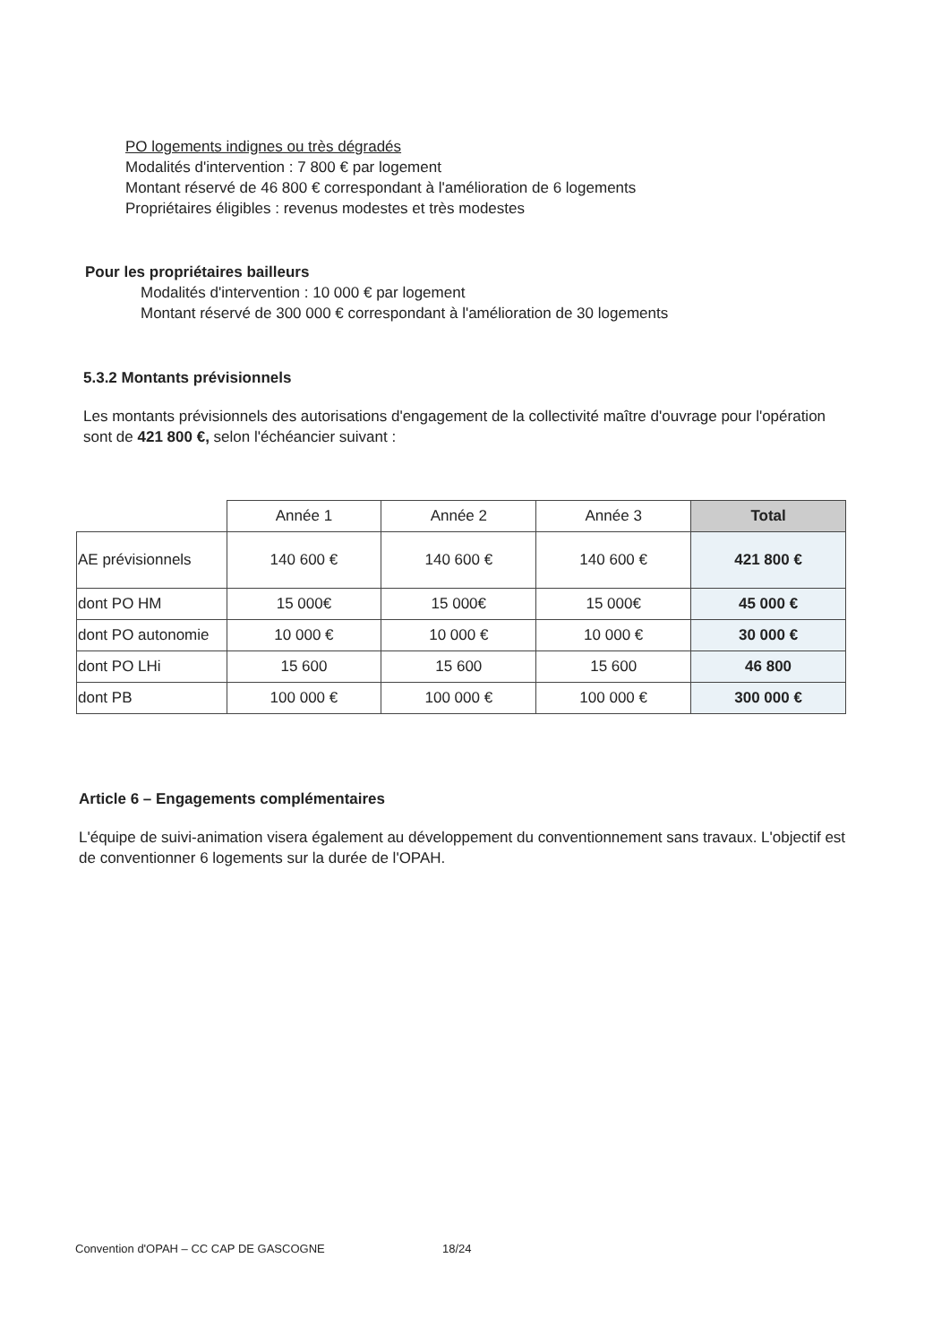PO logements indignes ou très dégradés
Modalités d'intervention : 7 800 € par logement
Montant réservé de 46 800 € correspondant à l'amélioration de 6 logements
Propriétaires éligibles : revenus modestes et très modestes
Pour les propriétaires bailleurs
Modalités d'intervention : 10 000 € par logement
Montant réservé de 300 000 € correspondant à l'amélioration de 30 logements
5.3.2 Montants prévisionnels
Les montants prévisionnels des autorisations d'engagement de la collectivité maître d'ouvrage pour l'opération sont de 421 800 €, selon l'échéancier suivant :
| | Année 1 | Année 2 | Année 3 | Total |
| AE prévisionnels | 140 600 € | 140 600 € | 140 600 € | 421 800 € |
| dont PO HM | 15 000€ | 15 000€ | 15 000€ | 45 000 € |
| dont PO autonomie | 10 000 € | 10 000 € | 10 000 € | 30 000 € |
| dont PO LHi | 15 600 | 15 600 | 15 600 | 46 800 |
| dont PB | 100 000 € | 100 000 € | 100 000 € | 300 000 € |
Article 6 – Engagements complémentaires
L'équipe de suivi-animation visera également au développement du conventionnement sans travaux. L'objectif est de conventionner 6 logements sur la durée de l'OPAH.
Convention d'OPAH – CC CAP DE GASCOGNE 18/24